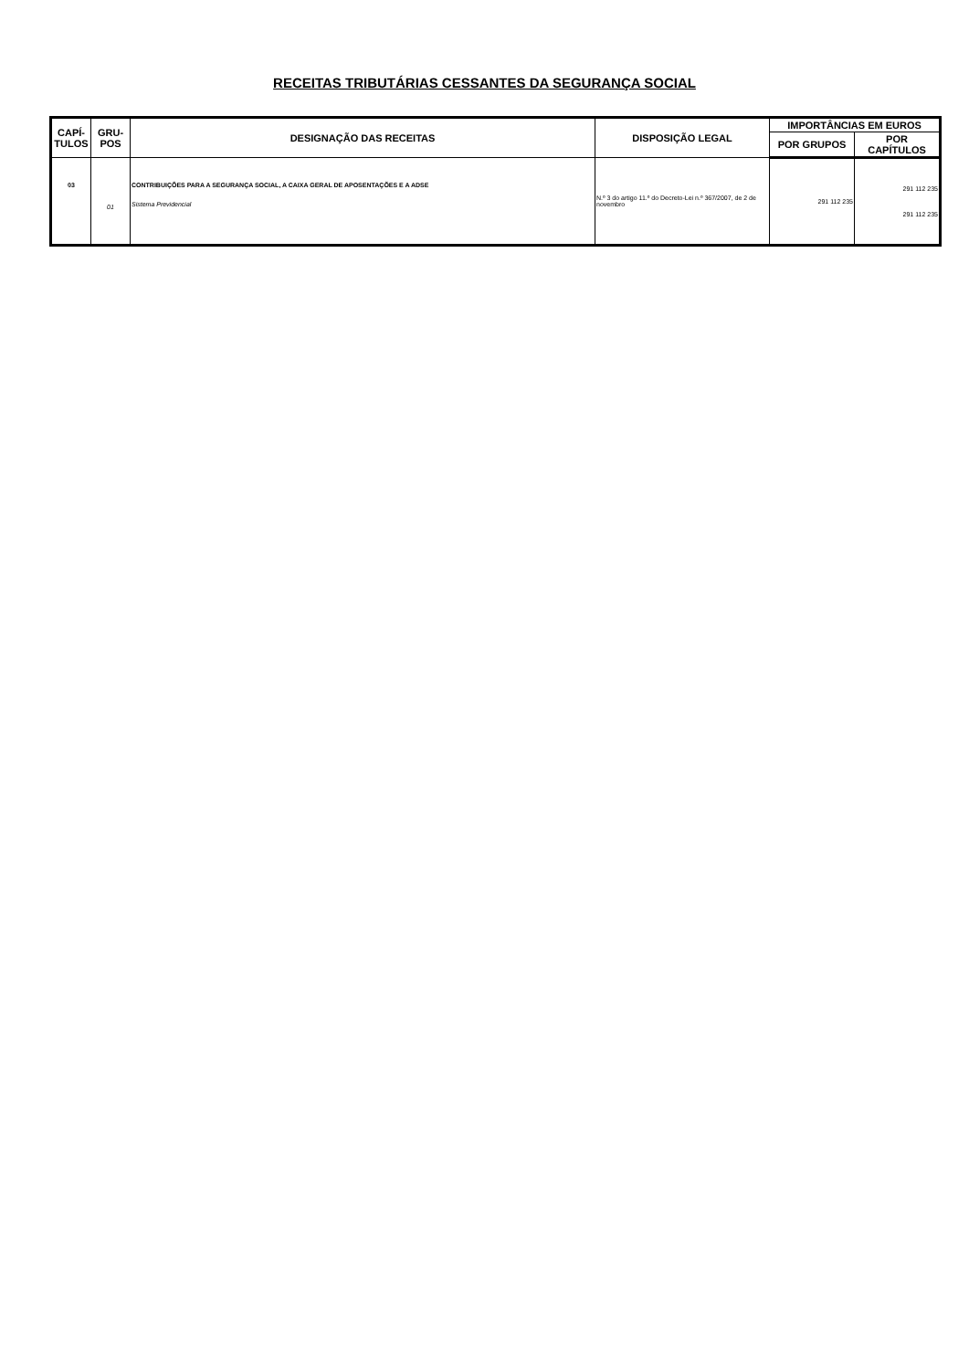RECEITAS TRIBUTÁRIAS CESSANTES DA SEGURANÇA SOCIAL
| CAPÍ- TULOS | GRU- POS | DESIGNAÇÃO DAS RECEITAS | DISPOSIÇÃO LEGAL | IMPORTÂNCIAS EM EUROS | |
| --- | --- | --- | --- | --- | --- |
| | | | | POR GRUPOS | POR CAPÍTULOS |
| 03 | 01 | CONTRIBUIÇÕES PARA A SEGURANÇA SOCIAL, A CAIXA GERAL DE APOSENTAÇÕES E A ADSE Sistema Previdencial | N.º 3 do artigo 11.º do Decreto-Lei n.º 367/2007, de 2 de novembro | 291 112 235 | 291 112 235 291 112 235 |